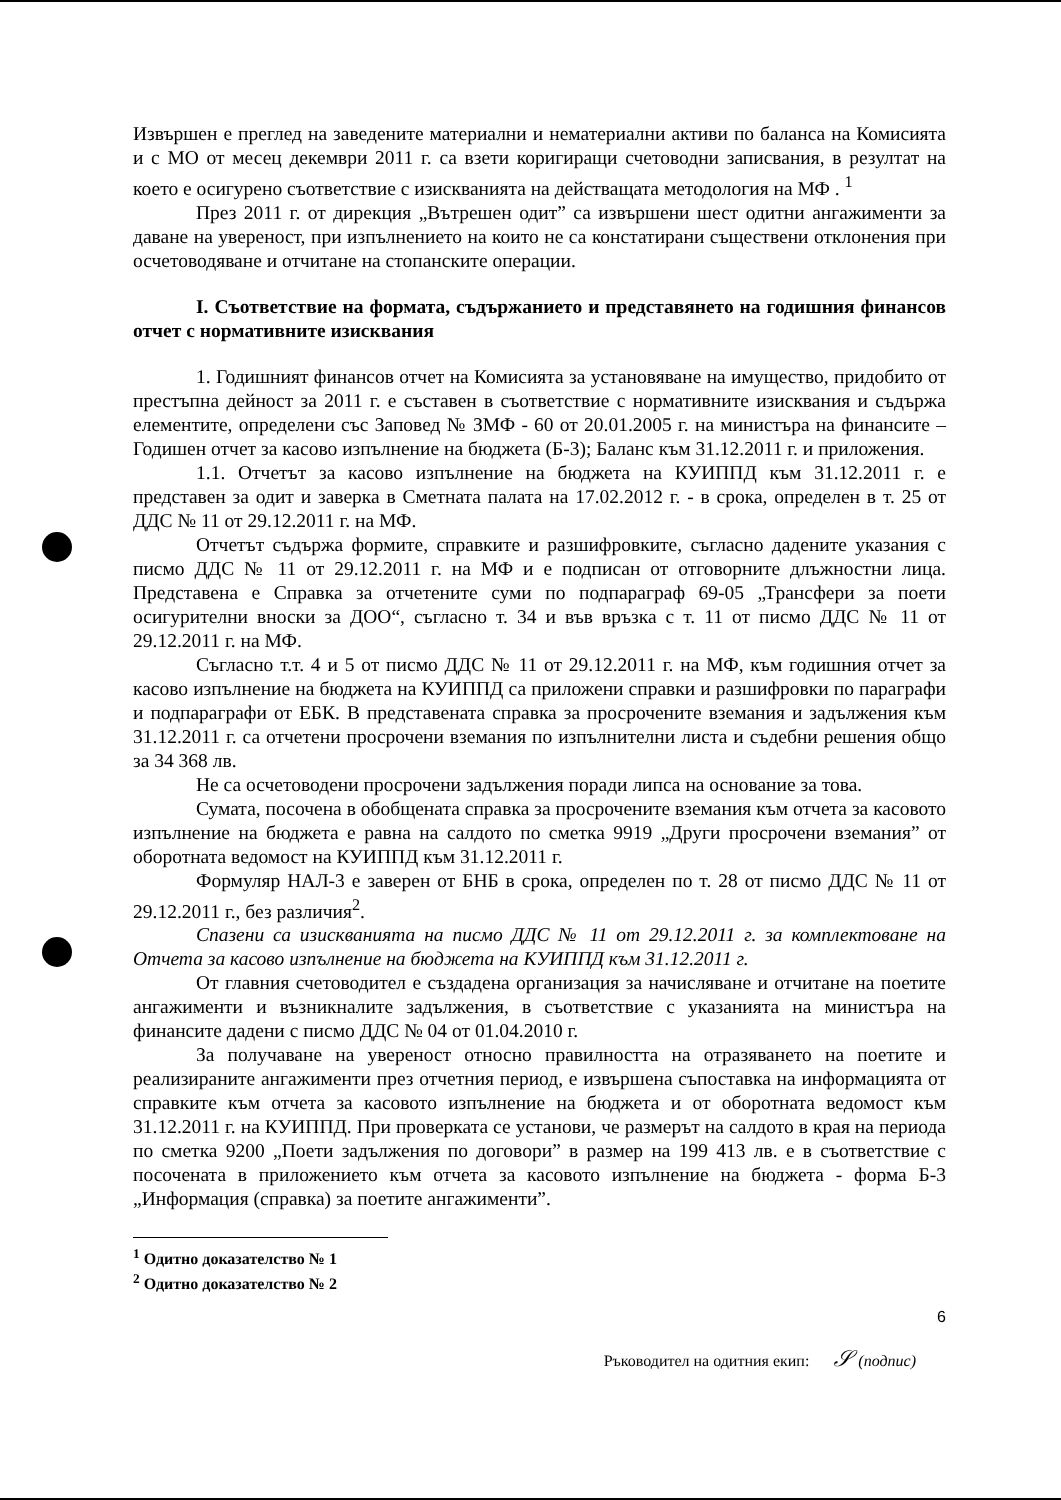Извършен е преглед на заведените материални и нематериални активи по баланса на Комисията и с МО от месец декември 2011 г. са взети коригиращи счетоводни записвания, в резултат на което е осигурено съответствие с изискванията на действащата методология на МФ . <sup>1</sup>
През 2011 г. от дирекция „Вътрешен одит” са извършени шест одитни ангажименти за даване на увереност, при изпълнението на които не са констатирани съществени отклонения при осчетоводяване и отчитане на стопанските операции.
I. Съответствие на формата, съдържанието и представянето на годишния финансов отчет с нормативните изисквания
1. Годишният финансов отчет на Комисията за установяване на имущество, придобито от престъпна дейност за 2011 г. е съставен в съответствие с нормативните изисквания и съдържа елементите, определени със Заповед № ЗМФ - 60 от 20.01.2005 г. на министъра на финансите – Годишен отчет за касово изпълнение на бюджета (Б-3); Баланс към 31.12.2011 г. и приложения.
1.1. Отчетът за касово изпълнение на бюджета на КУИППД към 31.12.2011 г. е представен за одит и заверка в Сметната палата на 17.02.2012 г. - в срока, определен в т. 25 от ДДС № 11 от 29.12.2011 г. на МФ.
Отчетът съдържа формите, справките и разшифровките, съгласно дадените указания с писмо ДДС № 11 от 29.12.2011 г. на МФ и е подписан от отговорните длъжностни лица. Представена е Справка за отчетените суми по подпараграф 69-05 „Трансфери за поети осигурителни вноски за ДОО“, съгласно т. 34 и във връзка с т. 11 от писмо ДДС № 11 от 29.12.2011 г. на МФ.
Съгласно т.т. 4 и 5 от писмо ДДС № 11 от 29.12.2011 г. на МФ, към годишния отчет за касово изпълнение на бюджета на КУИППД са приложени справки и разшифровки по параграфи и подпараграфи от ЕБК. В представената справка за просрочените вземания и задължения към 31.12.2011 г. са отчетени просрочени вземания по изпълнителни листа и съдебни решения общо за 34 368 лв.
Не са осчетоводени просрочени задължения поради липса на основание за това.
Сумата, посочена в обобщената справка за просрочените вземания към отчета за касовото изпълнение на бюджета е равна на салдото по сметка 9919 „Други просрочени вземания” от оборотната ведомост на КУИППД към 31.12.2011 г.
Формуляр НАЛ-3 е заверен от БНБ в срока, определен по т. 28 от писмо ДДС № 11 от 29.12.2011 г., без различия<sup>2</sup>.
Спазени са изискванията на писмо ДДС № 11 от 29.12.2011 г. за комплектоване на Отчета за касово изпълнение на бюджета на КУИППД към 31.12.2011 г.
От главния счетоводител е създадена организация за начисляване и отчитане на поетите ангажименти и възникналите задължения, в съответствие с указанията на министъра на финансите дадени с писмо ДДС № 04 от 01.04.2010 г.
За получаване на увереност относно правилността на отразяването на поетите и реализираните ангажименти през отчетния период, е извършена съпоставка на информацията от справките към отчета за касовото изпълнение на бюджета и от оборотната ведомост към 31.12.2011 г. на КУИППД. При проверката се установи, че размерът на салдото в края на периода по сметка 9200 „Поети задължения по договори” в размер на 199 413 лв. е в съответствие с посочената в приложението към отчета за касовото изпълнение на бюджета - форма Б-3 „Информация (справка) за поетите ангажименти”.
<sup>1</sup> Одитно доказателство № 1
<sup>2</sup> Одитно доказателство № 2
6
Ръководител на одитния екип: 𝒮 (подпис)